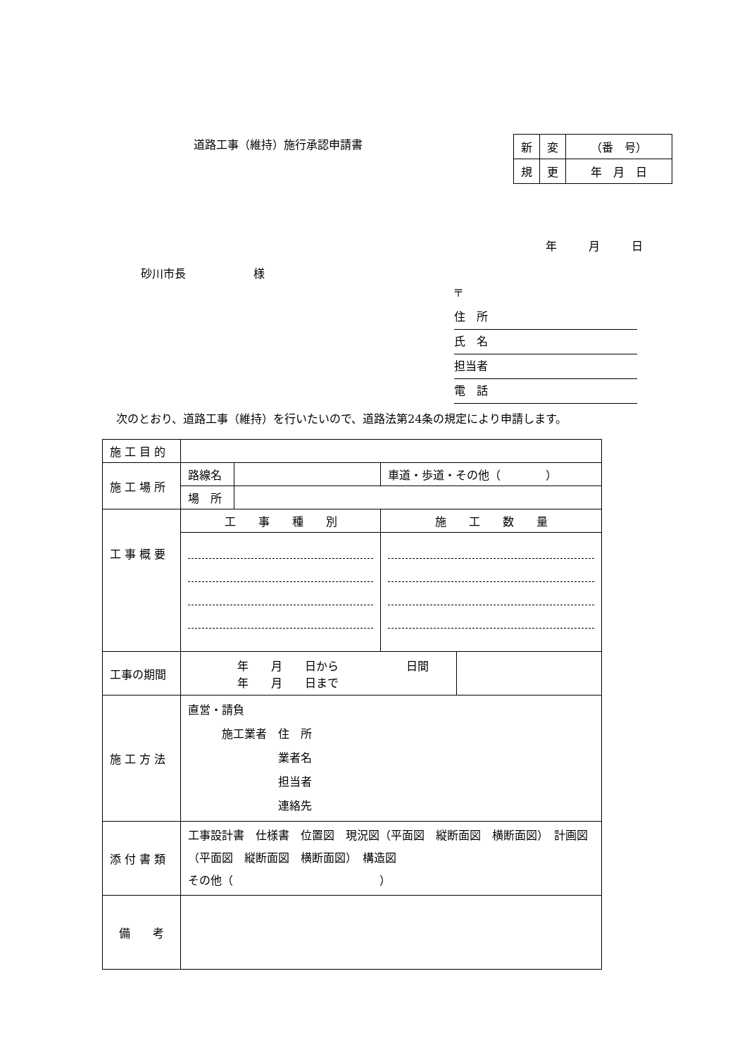道路工事（維持）施行承認申請書
| 新 | 変 | （番 号） |
| 規 | 更 | 年 月 日 |
年 月 日
砂川市長　　　　　　様
〒
住　所
氏　名
担当者
電　話
次のとおり、道路工事（維持）を行いたいので、道路法第24条の規定により申請します。
| 施 工 目 的 | | | | |
| 施 工 場 所 | 路線名 | | 車道・歩道・その他（ ） | |
| | 場 所 | | | |
| 工 事 概 要 | 工 事 種 別 | | 施 工 数 量 | |
| 工事の期間 | 年 月 日から 日間 年 月 日まで | | | |
| 施 工 方 法 | 直営・請負 施工業者 住 所 業者名 担当者 連絡先 | | | |
| 添 付 書 類 | 工事設計書 仕様書 位置図 現況図（平面図 縦断面図 横断面図） 計画図（平面図 縦断面図 横断面図） 構造図 その他（ ） | | | |
| 備 考 | | | | |